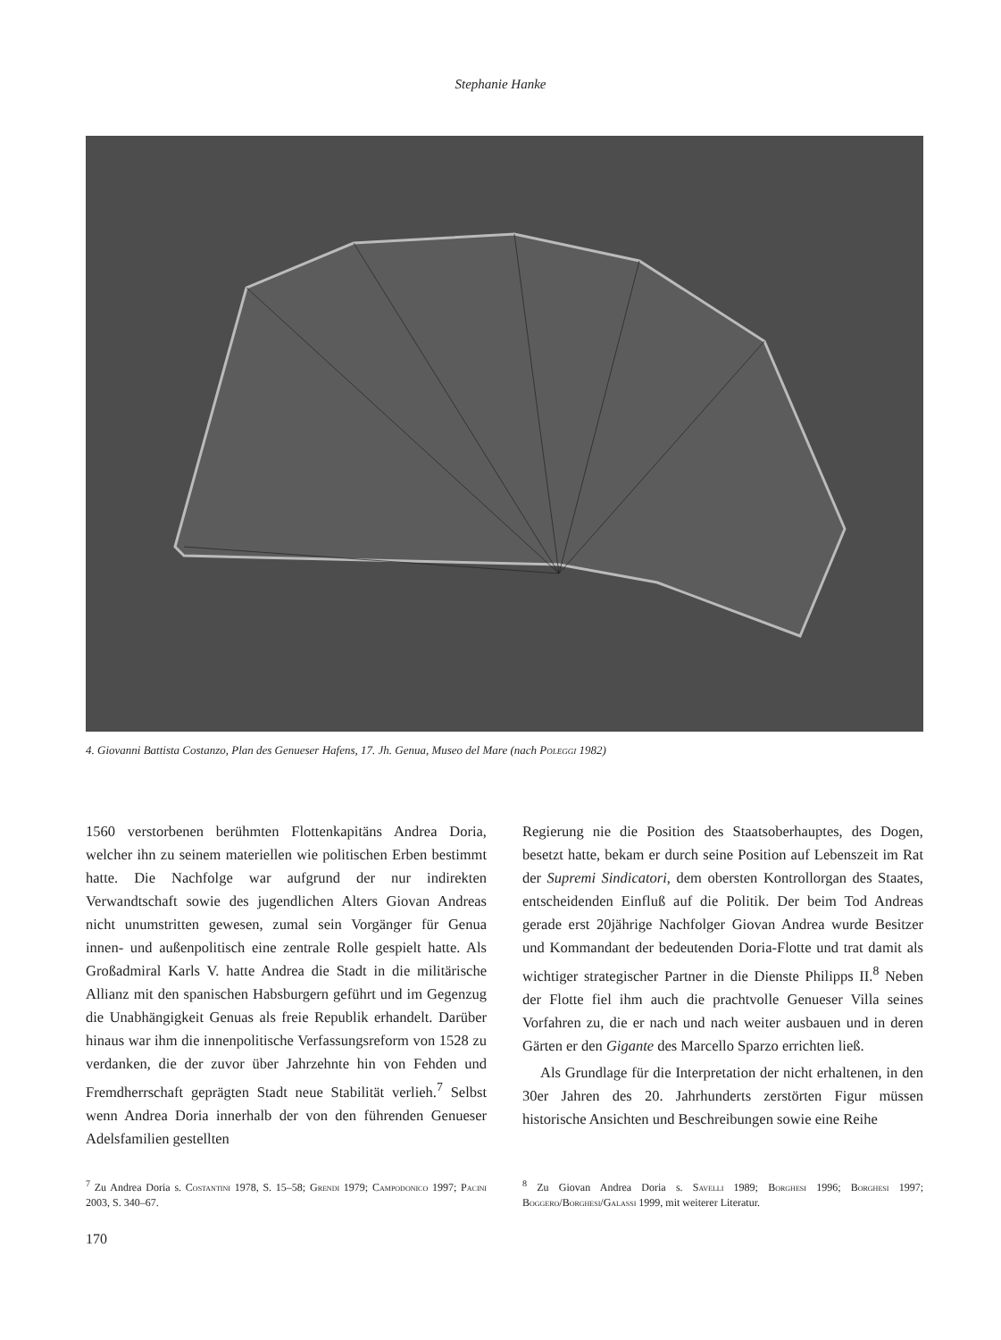Stephanie Hanke
4. Giovanni Battista Costanzo, Plan des Genueser Hafens, 17. Jh. Genua, Museo del Mare (nach Poleggi 1982)
1560 verstorbenen berühmten Flottenkapitäns Andrea Doria, welcher ihn zu seinem materiellen wie politischen Erben bestimmt hatte. Die Nachfolge war aufgrund der nur indirekten Verwandtschaft sowie des jugendlichen Alters Giovan Andreas nicht unumstritten gewesen, zumal sein Vorgänger für Genua innen- und außenpolitisch eine zentrale Rolle gespielt hatte. Als Großadmiral Karls V. hatte Andrea die Stadt in die militärische Allianz mit den spanischen Habsburgern geführt und im Gegenzug die Unabhängigkeit Genuas als freie Republik erhandelt. Darüber hinaus war ihm die innenpolitische Verfassungsreform von 1528 zu verdanken, die der zuvor über Jahrzehnte hin von Fehden und Fremdherrschaft geprägten Stadt neue Stabilität verlieh.<sup>7</sup> Selbst wenn Andrea Doria innerhalb der von den führenden Genueser Adelsfamilien gestellten
Regierung nie die Position des Staatsoberhauptes, des Dogen, besetzt hatte, bekam er durch seine Position auf Lebenszeit im Rat der Supremi Sindicatori, dem obersten Kontrollorgan des Staates, entscheidenden Einfluß auf die Politik. Der beim Tod Andreas gerade erst 20jährige Nachfolger Giovan Andrea wurde Besitzer und Kommandant der bedeutenden Doria-Flotte und trat damit als wichtiger strategischer Partner in die Dienste Philipps II.<sup>8</sup> Neben der Flotte fiel ihm auch die prachtvolle Genueser Villa seines Vorfahren zu, die er nach und nach weiter ausbauen und in deren Gärten er den Gigante des Marcello Sparzo errichten ließ.
Als Grundlage für die Interpretation der nicht erhaltenen, in den 30er Jahren des 20. Jahrhunderts zerstörten Figur müssen historische Ansichten und Beschreibungen sowie eine Reihe
<sup>7</sup> Zu Andrea Doria s. Costantini 1978, S. 15–58; Grendi 1979; Campodonico 1997; Pacini 2003, S. 340–67.
<sup>8</sup> Zu Giovan Andrea Doria s. Savelli 1989; Borghesi 1996; Borghesi 1997; Boggero/Borghesi/Galassi 1999, mit weiterer Literatur.
170